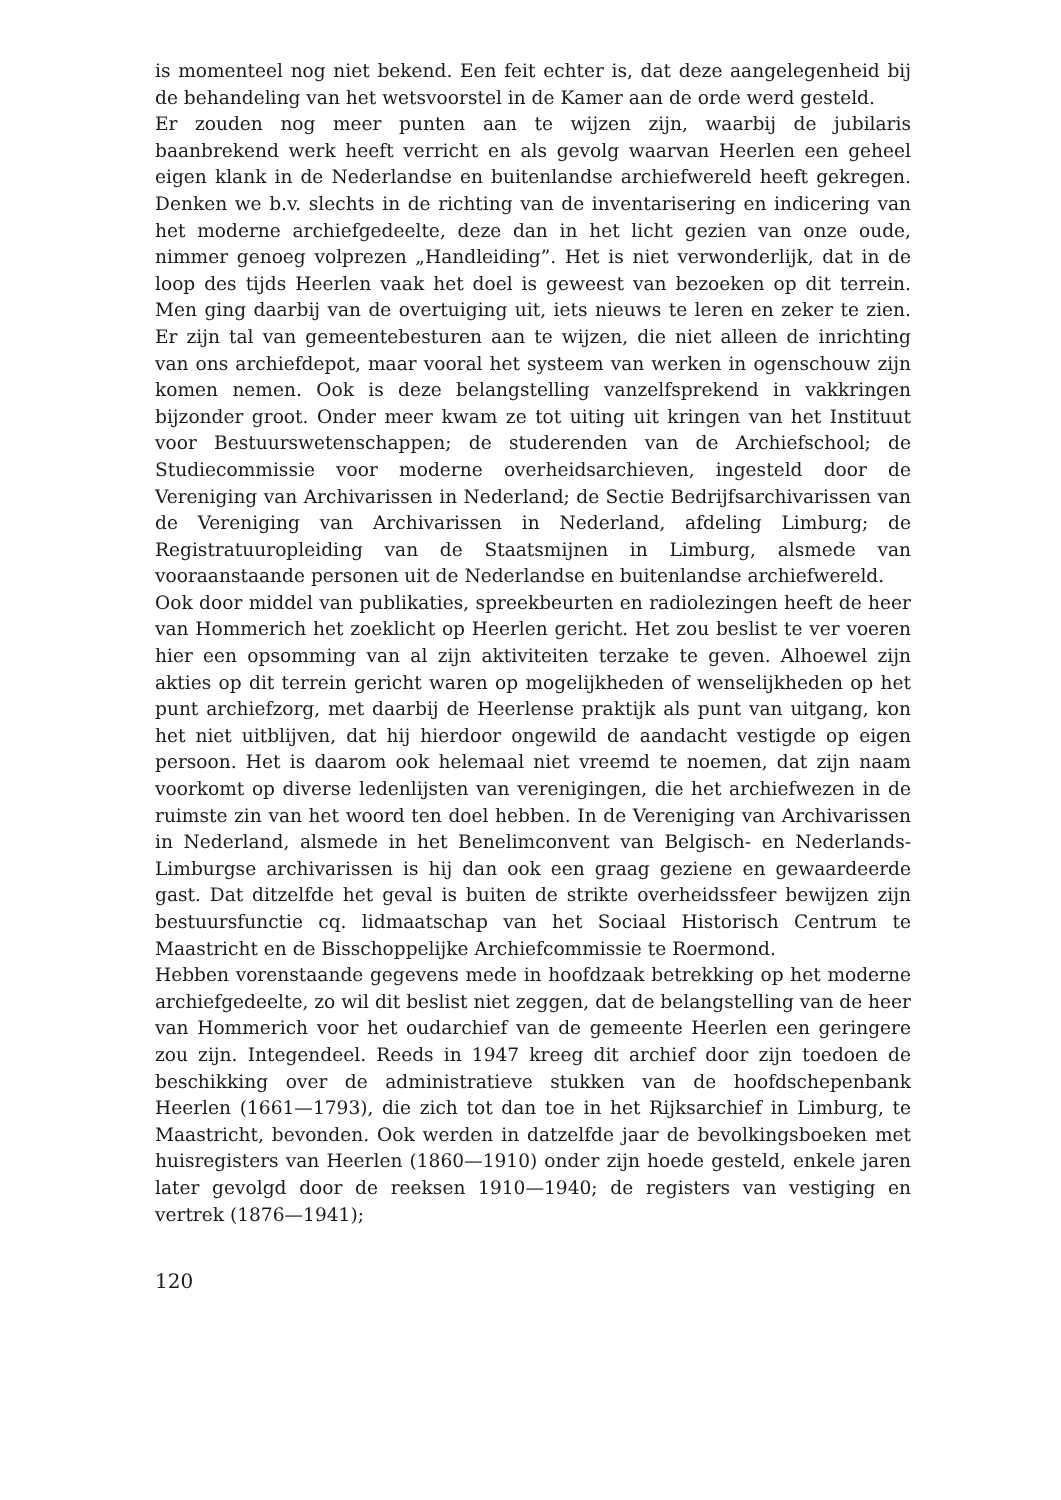is momenteel nog niet bekend. Een feit echter is, dat deze aangelegenheid bij de behandeling van het wetsvoorstel in de Kamer aan de orde werd gesteld.
Er zouden nog meer punten aan te wijzen zijn, waarbij de jubilaris baanbrekend werk heeft verricht en als gevolg waarvan Heerlen een geheel eigen klank in de Nederlandse en buitenlandse archiefwereld heeft gekregen. Denken we b.v. slechts in de richting van de inventarisering en indicering van het moderne archiefgedeelte, deze dan in het licht gezien van onze oude, nimmer genoeg volprezen „Handleiding”. Het is niet verwonderlijk, dat in de loop des tijds Heerlen vaak het doel is geweest van bezoeken op dit terrein. Men ging daarbij van de overtuiging uit, iets nieuws te leren en zeker te zien. Er zijn tal van gemeentebesturen aan te wijzen, die niet alleen de inrichting van ons archiefdepot, maar vooral het systeem van werken in ogenschouw zijn komen nemen. Ook is deze belangstelling vanzelfsprekend in vakkringen bijzonder groot. Onder meer kwam ze tot uiting uit kringen van het Instituut voor Bestuurswetenschappen; de studerenden van de Archiefschool; de Studiecommissie voor moderne overheidsarchieven, ingesteld door de Vereniging van Archivarissen in Nederland; de Sectie Bedrijfsarchivarissen van de Vereniging van Archivarissen in Nederland, afdeling Limburg; de Registratuuropleiding van de Staatsmijnen in Limburg, alsmede van vooraanstaande personen uit de Nederlandse en buitenlandse archiefwereld.
Ook door middel van publikaties, spreekbeurten en radiolezingen heeft de heer van Hommerich het zoeklicht op Heerlen gericht. Het zou beslist te ver voeren hier een opsomming van al zijn aktiviteiten terzake te geven. Alhoewel zijn akties op dit terrein gericht waren op mogelijkheden of wenselijkheden op het punt archiefzorg, met daarbij de Heerlense praktijk als punt van uitgang, kon het niet uitblijven, dat hij hierdoor ongewild de aandacht vestigde op eigen persoon. Het is daarom ook helemaal niet vreemd te noemen, dat zijn naam voorkomt op diverse ledenlijsten van verenigingen, die het archiefwezen in de ruimste zin van het woord ten doel hebben. In de Vereniging van Archivarissen in Nederland, alsmede in het Benelimconvent van Belgisch- en Nederlands-Limburgse archivarissen is hij dan ook een graag geziene en gewaardeerde gast. Dat ditzelfde het geval is buiten de strikte overheidssfeer bewijzen zijn bestuursfunctie cq. lidmaatschap van het Sociaal Historisch Centrum te Maastricht en de Bisschoppelijke Archiefcommissie te Roermond.
Hebben vorenstaande gegevens mede in hoofdzaak betrekking op het moderne archiefgedeelte, zo wil dit beslist niet zeggen, dat de belangstelling van de heer van Hommerich voor het oudarchief van de gemeente Heerlen een geringere zou zijn. Integendeel. Reeds in 1947 kreeg dit archief door zijn toedoen de beschikking over de administratieve stukken van de hoofdschepenbank Heerlen (1661—1793), die zich tot dan toe in het Rijksarchief in Limburg, te Maastricht, bevonden. Ook werden in datzelfde jaar de bevolkingsboeken met huisregisters van Heerlen (1860—1910) onder zijn hoede gesteld, enkele jaren later gevolgd door de reeksen 1910—1940; de registers van vestiging en vertrek (1876—1941);
120